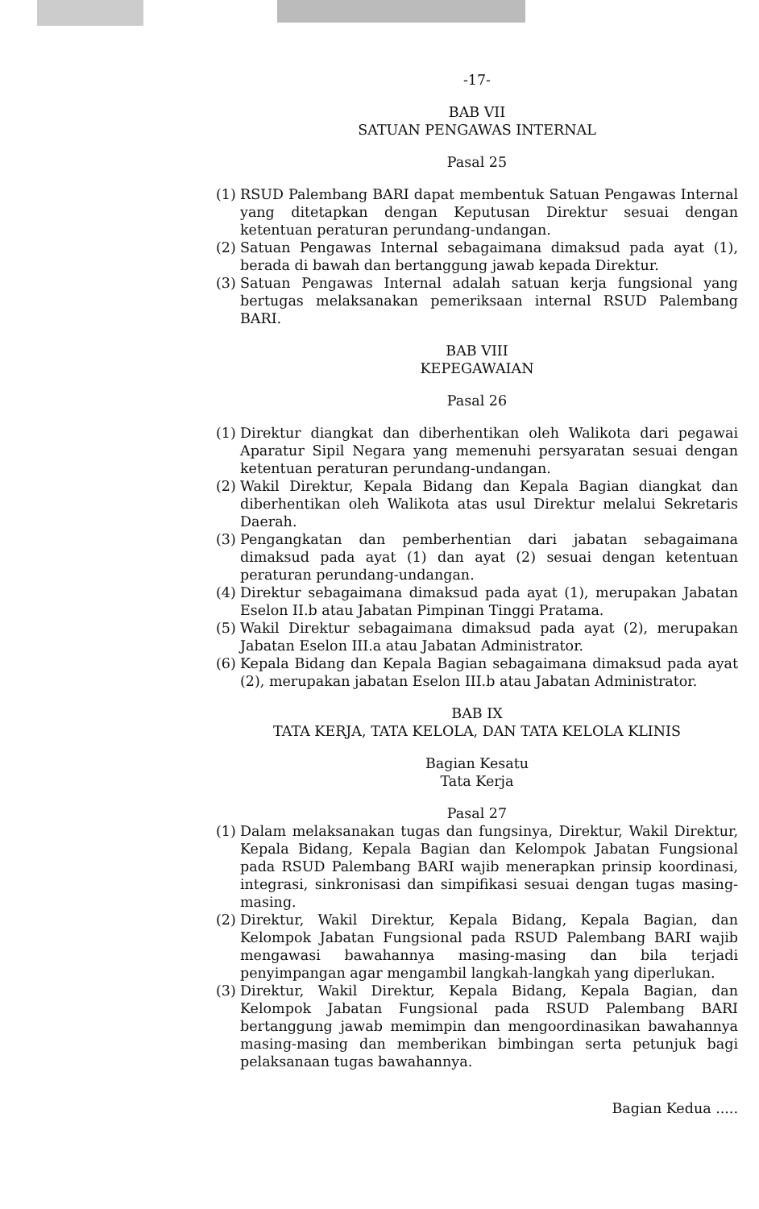-17-
BAB VII
SATUAN PENGAWAS INTERNAL
Pasal 25
(1) RSUD Palembang BARI dapat membentuk Satuan Pengawas Internal yang ditetapkan dengan Keputusan Direktur sesuai dengan ketentuan peraturan perundang-undangan.
(2) Satuan Pengawas Internal sebagaimana dimaksud pada ayat (1), berada di bawah dan bertanggung jawab kepada Direktur.
(3) Satuan Pengawas Internal adalah satuan kerja fungsional yang bertugas melaksanakan pemeriksaan internal RSUD Palembang BARI.
BAB VIII
KEPEGAWAIAN
Pasal 26
(1) Direktur diangkat dan diberhentikan oleh Walikota dari pegawai Aparatur Sipil Negara yang memenuhi persyaratan sesuai dengan ketentuan peraturan perundang-undangan.
(2) Wakil Direktur, Kepala Bidang dan Kepala Bagian diangkat dan diberhentikan oleh Walikota atas usul Direktur melalui Sekretaris Daerah.
(3) Pengangkatan dan pemberhentian dari jabatan sebagaimana dimaksud pada ayat (1) dan ayat (2) sesuai dengan ketentuan peraturan perundang-undangan.
(4) Direktur sebagaimana dimaksud pada ayat (1), merupakan Jabatan Eselon II.b atau Jabatan Pimpinan Tinggi Pratama.
(5) Wakil Direktur sebagaimana dimaksud pada ayat (2), merupakan Jabatan Eselon III.a atau Jabatan Administrator.
(6) Kepala Bidang dan Kepala Bagian sebagaimana dimaksud pada ayat (2), merupakan jabatan Eselon III.b atau Jabatan Administrator.
BAB IX
TATA KERJA, TATA KELOLA, DAN TATA KELOLA KLINIS
Bagian Kesatu
Tata Kerja
Pasal 27
(1) Dalam melaksanakan tugas dan fungsinya, Direktur, Wakil Direktur, Kepala Bidang, Kepala Bagian dan Kelompok Jabatan Fungsional pada RSUD Palembang BARI wajib menerapkan prinsip koordinasi, integrasi, sinkronisasi dan simpifikasi sesuai dengan tugas masing-masing.
(2) Direktur, Wakil Direktur, Kepala Bidang, Kepala Bagian, dan Kelompok Jabatan Fungsional pada RSUD Palembang BARI wajib mengawasi bawahannya masing-masing dan bila terjadi penyimpangan agar mengambil langkah-langkah yang diperlukan.
(3) Direktur, Wakil Direktur, Kepala Bidang, Kepala Bagian, dan Kelompok Jabatan Fungsional pada RSUD Palembang BARI bertanggung jawab memimpin dan mengoordinasikan bawahannya masing-masing dan memberikan bimbingan serta petunjuk bagi pelaksanaan tugas bawahannya.
Bagian Kedua .....